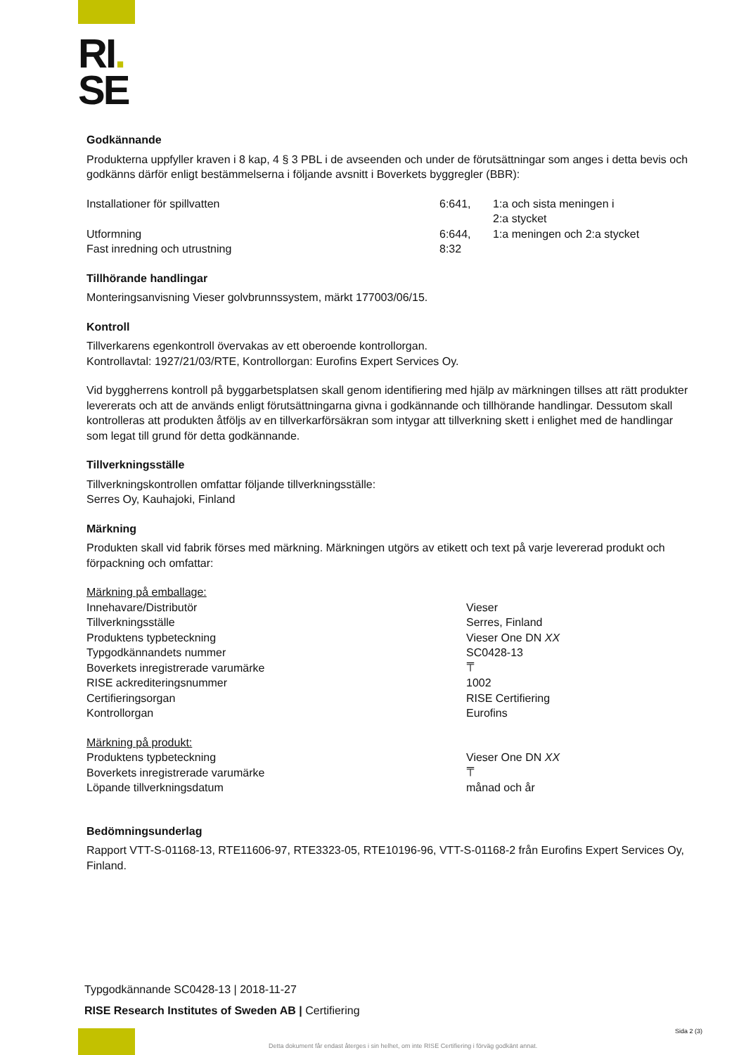RI.
SE
Godkännande
Produkterna uppfyller kraven i 8 kap, 4 § 3 PBL i de avseenden och under de förutsättningar som anges i detta bevis och godkänns därför enligt bestämmelserna i följande avsnitt i Boverkets byggregler (BBR):
| Installationer för spillvatten | 6:641, | 1:a och sista meningen i 2:a stycket |
| Utformning | 6:644, | 1:a meningen och 2:a stycket |
| Fast inredning och utrustning | 8:32 | |
Tillhörande handlingar
Monteringsanvisning Vieser golvbrunnssystem, märkt 177003/06/15.
Kontroll
Tillverkarens egenkontroll övervakas av ett oberoende kontrollorgan.
Kontrollavtal: 1927/21/03/RTE, Kontrollorgan: Eurofins Expert Services Oy.
Vid byggherrens kontroll på byggarbetsplatsen skall genom identifiering med hjälp av märkningen tillses att rätt produkter levererats och att de används enligt förutsättningarna givna i godkännande och tillhörande handlingar. Dessutom skall kontrolleras att produkten åtföljs av en tillverkarförsäkran som intygar att tillverkning skett i enlighet med de handlingar som legat till grund för detta godkännande.
Tillverkningsställe
Tillverkningskontrollen omfattar följande tillverkningsställe:
Serres Oy, Kauhajoki, Finland
Märkning
Produkten skall vid fabrik förses med märkning. Märkningen utgörs av etikett och text på varje levererad produkt och förpackning och omfattar:
| Märkning på emballage: | |
| Innehavare/Distributör | Vieser |
| Tillverkningsställe | Serres, Finland |
| Produktens typbeteckning | Vieser One DN XX |
| Typgodkännandets nummer | SC0428-13 |
| Boverkets inregistrerade varumärke | ⍑ |
| RISE ackrediteringsnummer | 1002 |
| Certifieringsorgan | RISE Certifiering |
| Kontrollorgan | Eurofins |
| Märkning på produkt: | |
| Produktens typbeteckning | Vieser One DN XX |
| Boverkets inregistrerade varumärke | ⍑ |
| Löpande tillverkningsdatum | månad och år |
Bedömningsunderlag
Rapport VTT-S-01168-13, RTE11606-97, RTE3323-05, RTE10196-96, VTT-S-01168-2 från Eurofins Expert Services Oy, Finland.
Typgodkännande SC0428-13 | 2018-11-27
RISE Research Institutes of Sweden AB | Certifiering
Sida 2 (3)
Detta dokument får endast återges i sin helhet, om inte RISE Certifiering i förväg godkänt annat.